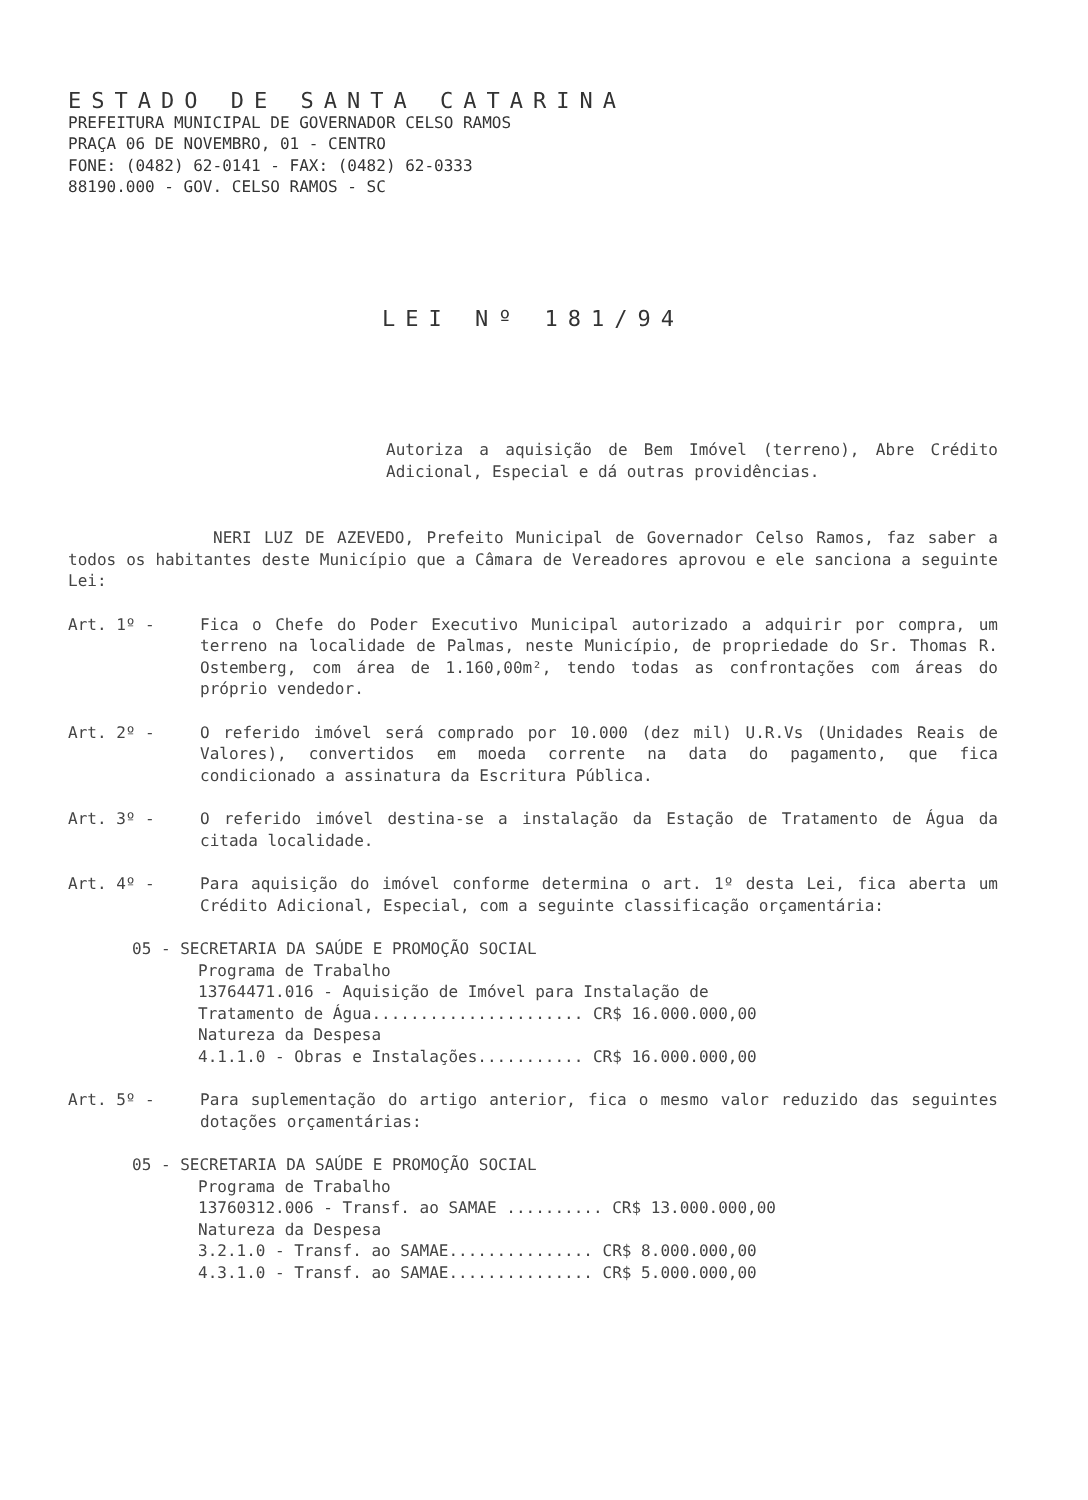ESTADO DE SANTA CATARINA
PREFEITURA MUNICIPAL DE GOVERNADOR CELSO RAMOS
PRAÇA 06 DE NOVEMBRO, 01 - CENTRO
FONE: (0482) 62-0141 - FAX: (0482) 62-0333
88190.000 - GOV. CELSO RAMOS - SC
LEI Nº 181/94
Autoriza a aquisição de Bem Imóvel (terreno), Abre Crédito Adicional, Especial e dá outras providências.
NERI LUZ DE AZEVEDO, Prefeito Municipal de Governador Celso Ramos, faz saber a todos os habitantes deste Município que a Câmara de Vereadores aprovou e ele sanciona a seguinte Lei:
Art. 1º - Fica o Chefe do Poder Executivo Municipal autorizado a adquirir por compra, um terreno na localidade de Palmas, neste Município, de propriedade do Sr. Thomas R. Ostemberg, com área de 1.160,00m², tendo todas as confrontações com áreas do próprio vendedor.
Art. 2º - O referido imóvel será comprado por 10.000 (dez mil) U.R.Vs (Unidades Reais de Valores), convertidos em moeda corrente na data do pagamento, que fica condicionado a assinatura da Escritura Pública.
Art. 3º - O referido imóvel destina-se a instalação da Estação de Tratamento de Água da citada localidade.
Art. 4º - Para aquisição do imóvel conforme determina o art. 1º desta Lei, fica aberta um Crédito Adicional, Especial, com a seguinte classificação orçamentária:
05 - SECRETARIA DA SAÚDE E PROMOÇÃO SOCIAL
Programa de Trabalho
13764471.016 - Aquisição de Imóvel para Instalação de
Tratamento de Água...................... CR$ 16.000.000,00
Natureza da Despesa
4.1.1.0 - Obras e Instalações........... CR$ 16.000.000,00
Art. 5º - Para suplementação do artigo anterior, fica o mesmo valor reduzido das seguintes dotações orçamentárias:
05 - SECRETARIA DA SAÚDE E PROMOÇÃO SOCIAL
Programa de Trabalho
13760312.006 - Transf. ao SAMAE .......... CR$ 13.000.000,00
Natureza da Despesa
3.2.1.0 - Transf. ao SAMAE............... CR$ 8.000.000,00
4.3.1.0 - Transf. ao SAMAE............... CR$ 5.000.000,00